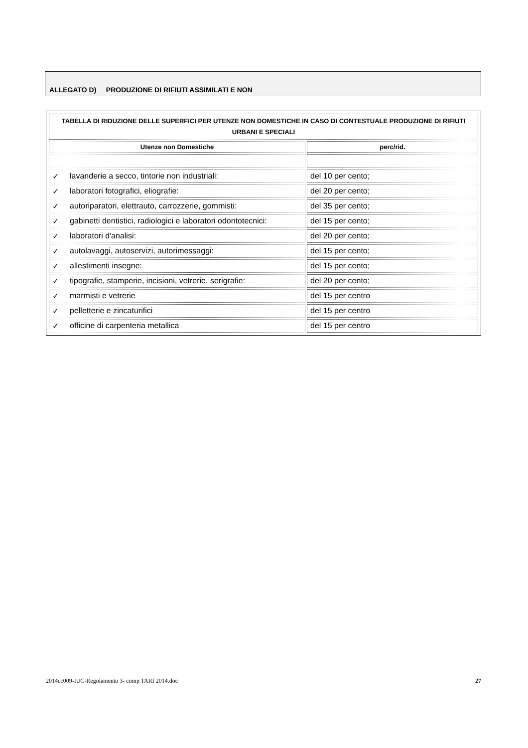ALLEGATO D) PRODUZIONE DI RIFIUTI ASSIMILATI E NON
| TABELLA DI RIDUZIONE DELLE SUPERFICI PER UTENZE NON DOMESTICHE IN CASO DI CONTESTUALE PRODUZIONE DI RIFIUTI URBANI E SPECIALI | | |
| Utenze non Domestiche | | perc/rid. |
| ✓ | lavanderie a secco, tintorie non industriali: | del 10 per cento; |
| ✓ | laboratori fotografici, eliografie: | del 20 per cento; |
| ✓ | autoriparatori, elettrauto, carrozzerie, gommisti: | del 35 per cento; |
| ✓ | gabinetti dentistici, radiologici e laboratori odontotecnici: | del 15 per cento; |
| ✓ | laboratori d'analisi: | del 20 per cento; |
| ✓ | autolavaggi, autoservizi, autorimessaggi: | del 15 per cento; |
| ✓ | allestimenti insegne: | del 15 per cento; |
| ✓ | tipografie, stamperie, incisioni, vetrerie, serigrafie: | del 20 per cento; |
| ✓ | marmisti e vetrerie | del 15 per centro |
| ✓ | pelletterie e zincaturifici | del 15 per centro |
| ✓ | officine di carpenteria metallica | del 15 per centro |
2014cc009-IUC-Regolamento 3- comp TARI 2014.doc 27